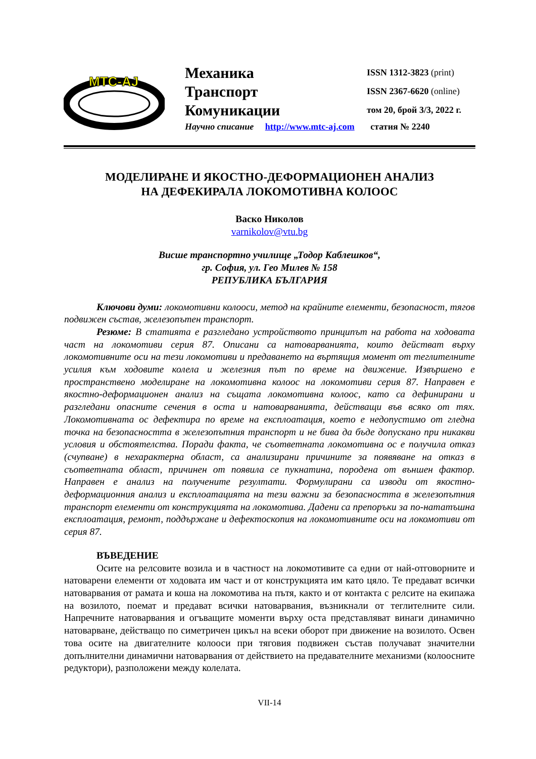MTC-AJ
Механика
Транспорт
Комуникации
ISSN 1312-3823 (print)
ISSN 2367-6620 (online)
том 20, брой 3/3, 2022 г.
Научно списание http://www.mtc-aj.com статия № 2240
МОДЕЛИРАНЕ И ЯКОСТНО-ДЕФОРМАЦИОНЕН АНАЛИЗ
НА ДЕФЕКИРАЛА ЛОКОМОТИВНА КОЛООС
Васко Николов
varnikolov@vtu.bg
Висше транспортно училище „Тодор Каблешков“,
гр. София, ул. Гео Милев № 158
РЕПУБЛИКА БЪЛГАРИЯ
Ключови думи: локомотивни колооси, метод на крайните елементи, безопасност, тягов подвижен състав, железопътен транспорт.
Резюме: В статията е разгледано устройството принципът на работа на ходовата част на локомотиви серия 87. Описани са натоварванията, които действат върху локомотивните оси на тези локомотиви и предаването на въртящия момент от теглителните усилия към ходовите колела и железния път по време на движение. Извършено е пространствено моделиране на локомотивна колоос на локомотиви серия 87. Направен е якостно-деформационен анализ на същата локомотивна колоос, като са дефинирани и разгледани опасните сечения в оста и натоварванията, действащи във всяко от тях. Локомотивната ос дефектира по време на експлоатация, което е недопустимо от гледна точка на безопасността в железопътния транспорт и не бива да бъде допускано при никакви условия и обстоятелства. Поради факта, че съответната локомотивна ос е получила отказ (счупване) в нехарактерна област, са анализирани причините за появяване на отказ в съответната област, причинен от появила се пукнатина, породена от външен фактор. Направен е анализ на получените резултати. Формулирани са изводи от якостно-деформационния анализ и експлоатацията на тези важни за безопасността в железопътния транспорт елементи от конструкцията на локомотива. Дадени са препоръки за по-нататъшна експлоатация, ремонт, поддържане и дефектоскопия на локомотивните оси на локомотиви от серия 87.
ВЪВЕДЕНИЕ
Осите на релсовите возила и в частност на локомотивите са едни от най-отговорните и натоварени елементи от ходовата им част и от конструкцията им като цяло. Те предават всички натоварвания от рамата и коша на локомотива на пътя, както и от контакта с релсите на екипажа на возилото, поемат и предават всички натоварвания, възникнали от теглителните сили. Напречните натоварвания и огъващите моменти върху оста представляват винаги динамично натоварване, действащо по симетричен цикъл на всеки оборот при движение на возилото. Освен това осите на двигателните колооси при тяговия подвижен състав получават значителни допълнителни динамични натоварвания от действието на предавателните механизми (колоосните редуктори), разположени между колелата.
VII-14